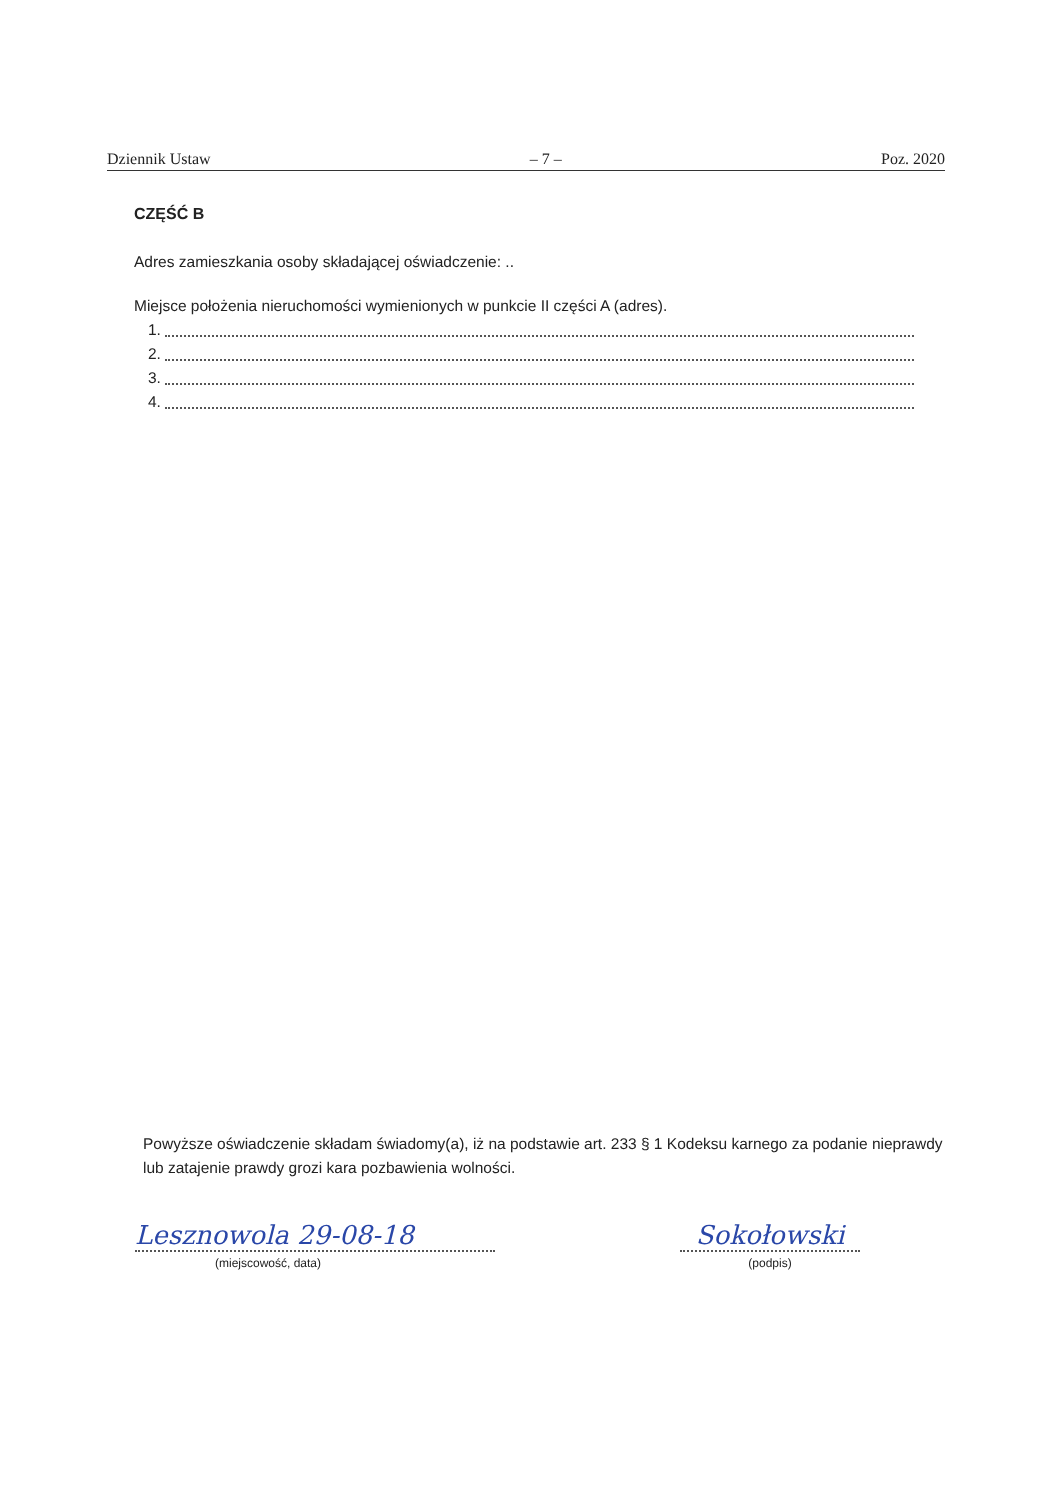Dziennik Ustaw – 7 – Poz. 2020
CZĘŚĆ B
Adres zamieszkania osoby składającej oświadczenie: ..
Miejsce położenia nieruchomości wymienionych w punkcie II części A (adres).
1.
2.
3.
4.
Powyższe oświadczenie składam świadomy(a), iż na podstawie art. 233 § 1 Kodeksu karnego za podanie nieprawdy lub zatajenie prawdy grozi kara pozbawienia wolności.
Lesznowola 29-08-18
(miejscowość, data)
Sokołowski
(podpis)